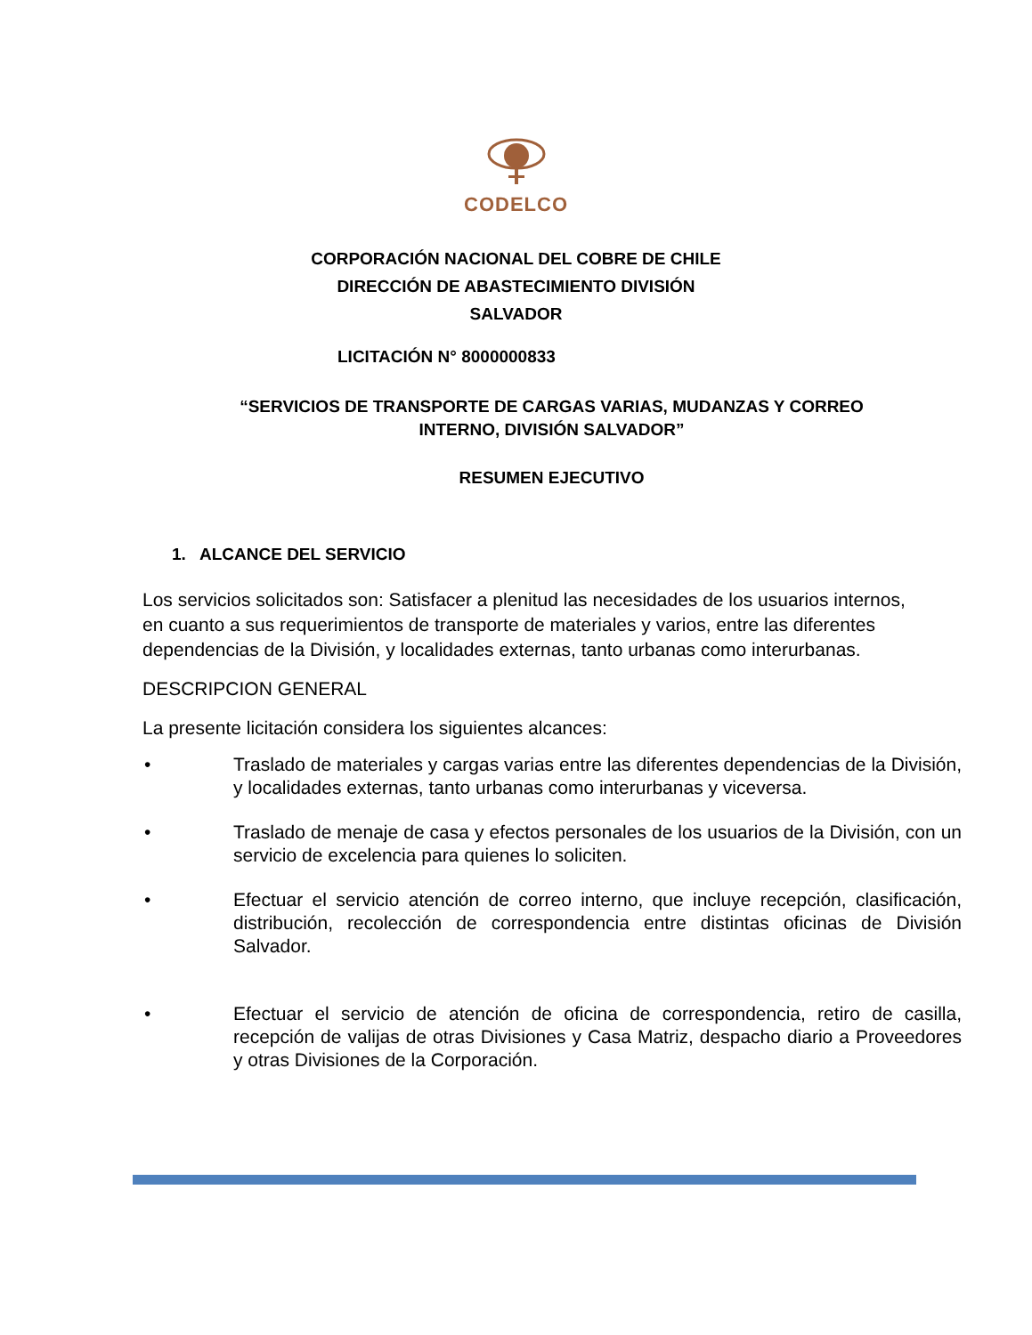CODELCO
CORPORACIÓN NACIONAL DEL COBRE DE CHILE
DIRECCIÓN DE ABASTECIMIENTO DIVISIÓN
SALVADOR
LICITACIÓN N° 8000000833
“SERVICIOS DE TRANSPORTE DE CARGAS VARIAS, MUDANZAS Y CORREO
INTERNO, DIVISIÓN SALVADOR”
RESUMEN EJECUTIVO
1. ALCANCE DEL SERVICIO
Los servicios solicitados son: Satisfacer a plenitud las necesidades de los usuarios internos, en cuanto a sus requerimientos de transporte de materiales y varios, entre las diferentes dependencias de la División, y localidades externas, tanto urbanas como interurbanas.
DESCRIPCION GENERAL
La presente licitación considera los siguientes alcances:
• Traslado de materiales y cargas varias entre las diferentes dependencias de la División, y localidades externas, tanto urbanas como interurbanas y viceversa.
• Traslado de menaje de casa y efectos personales de los usuarios de la División, con un servicio de excelencia para quienes lo soliciten.
• Efectuar el servicio atención de correo interno, que incluye recepción, clasificación, distribución, recolección de correspondencia entre distintas oficinas de División Salvador.
• Efectuar el servicio de atención de oficina de correspondencia, retiro de casilla, recepción de valijas de otras Divisiones y Casa Matriz, despacho diario a Proveedores y otras Divisiones de la Corporación.